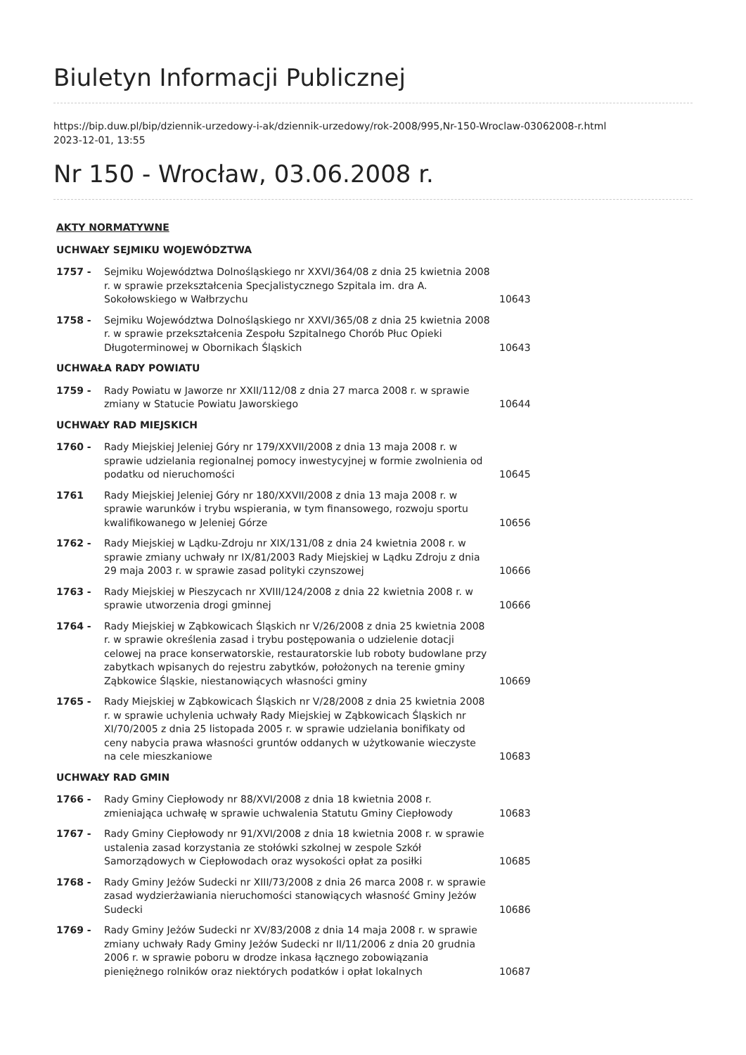Biuletyn Informacji Publicznej
https://bip.duw.pl/bip/dziennik-urzedowy-i-ak/dziennik-urzedowy/rok-2008/995,Nr-150-Wroclaw-03062008-r.html
2023-12-01, 13:55
Nr 150 - Wrocław, 03.06.2008 r.
| AKTY NORMATYWNE | | |
| --- | --- | --- |
| UCHWAŁY SEJMIKU WOJEWÓDZTWA | | |
| 1757 - | Sejmiku Województwa Dolnośląskiego nr XXVI/364/08 z dnia 25 kwietnia 2008 r. w sprawie przekształcenia Specjalistycznego Szpitala im. dra A. Sokołowskiego w Wałbrzychu | 10643 |
| 1758 - | Sejmiku Województwa Dolnośląskiego nr XXVI/365/08 z dnia 25 kwietnia 2008 r. w sprawie przekształcenia Zespołu Szpitalnego Chorób Płuc Opieki Długoterminowej w Obornikach Śląskich | 10643 |
| UCHWAŁA RADY POWIATU | | |
| 1759 - | Rady Powiatu w Jaworze nr XXII/112/08 z dnia 27 marca 2008 r. w sprawie zmiany w Statucie Powiatu Jaworskiego | 10644 |
| UCHWAŁY RAD MIEJSKICH | | |
| 1760 - | Rady Miejskiej Jeleniej Góry nr 179/XXVII/2008 z dnia 13 maja 2008 r. w sprawie udzielania regionalnej pomocy inwestycyjnej w formie zwolnienia od podatku od nieruchomości | 10645 |
| 1761 | Rady Miejskiej Jeleniej Góry nr 180/XXVII/2008 z dnia 13 maja 2008 r. w sprawie warunków i trybu wspierania, w tym finansowego, rozwoju sportu kwalifikowanego w Jeleniej Górze | 10656 |
| 1762 - | Rady Miejskiej w Lądku-Zdroju nr XIX/131/08 z dnia 24 kwietnia 2008 r. w sprawie zmiany uchwały nr IX/81/2003 Rady Miejskiej w Lądku Zdroju z dnia 29 maja 2003 r. w sprawie zasad polityki czynszowej | 10666 |
| 1763 - | Rady Miejskiej w Pieszycach nr XVIII/124/2008 z dnia 22 kwietnia 2008 r. w sprawie utworzenia drogi gminnej | 10666 |
| 1764 - | Rady Miejskiej w Ząbkowicach Śląskich nr V/26/2008 z dnia 25 kwietnia 2008 r. w sprawie określenia zasad i trybu postępowania o udzielenie dotacji celowej na prace konserwatorskie, restauratorskie lub roboty budowlane przy zabytkach wpisanych do rejestru zabytków, położonych na terenie gminy Ząbkowice Śląskie, niestanowiących własności gminy | 10669 |
| 1765 - | Rady Miejskiej w Ząbkowicach Śląskich nr V/28/2008 z dnia 25 kwietnia 2008 r. w sprawie uchylenia uchwały Rady Miejskiej w Ząbkowicach Śląskich nr XI/70/2005 z dnia 25 listopada 2005 r. w sprawie udzielania bonifikaty od ceny nabycia prawa własności gruntów oddanych w użytkowanie wieczyste na cele mieszkaniowe | 10683 |
| UCHWAŁY RAD GMIN | | |
| 1766 - | Rady Gminy Ciepłowody nr 88/XVI/2008 z dnia 18 kwietnia 2008 r. zmieniająca uchwałę w sprawie uchwalenia Statutu Gminy Ciepłowody | 10683 |
| 1767 - | Rady Gminy Ciepłowody nr 91/XVI/2008 z dnia 18 kwietnia 2008 r. w sprawie ustalenia zasad korzystania ze stołówki szkolnej w zespole Szkół Samorządowych w Ciepłowodach oraz wysokości opłat za posiłki | 10685 |
| 1768 - | Rady Gminy Jeżów Sudecki nr XIII/73/2008 z dnia 26 marca 2008 r. w sprawie zasad wydzierżawiania nieruchomości stanowiących własność Gminy Jeżów Sudecki | 10686 |
| 1769 - | Rady Gminy Jeżów Sudecki nr XV/83/2008 z dnia 14 maja 2008 r. w sprawie zmiany uchwały Rady Gminy Jeżów Sudecki nr II/11/2006 z dnia 20 grudnia 2006 r. w sprawie poboru w drodze inkasa łącznego zobowiązania pieniężnego rolników oraz niektórych podatków i opłat lokalnych | 10687 |